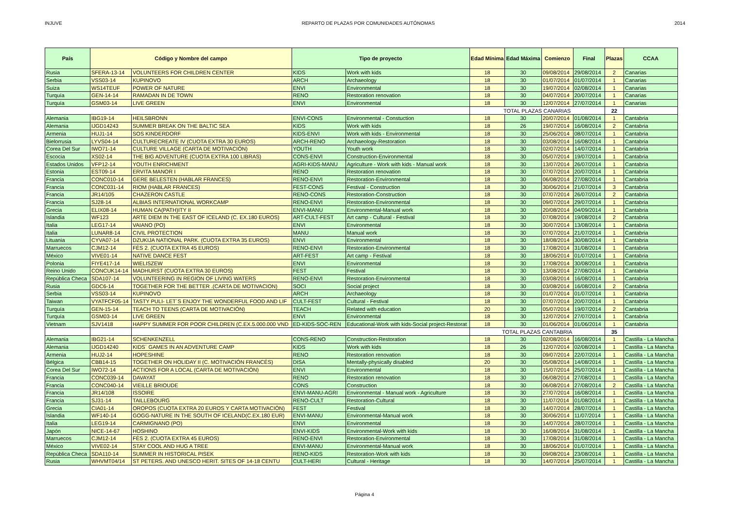INJUVE REPARTO DE PLAZAS POR COMUNIDADES AUTÓNOMAS 2014
| País | Código y Nombre del campo | | Tipo de proyecto | | Edad Mínima | Edad Máxima | Comienzo | Final | Plazas | CCAA |
| --- | --- | --- | --- | --- | --- | --- | --- | --- | --- | --- |
| Rusia | SFERA-13-14 | VOLUNTEERS FOR CHILDREN CENTER | KIDS | Work with kids | 18 | 30 | 09/08/2014 | 29/08/2014 | 2 | Canarias |
| Serbia | VSS03-14 | KUPINOVO | ARCH | Archaeology | 18 | 30 | 01/07/2014 | 01/07/2014 | 1 | Canarias |
| Suiza | WS14TEUF | POWER OF NATURE | ENVI | Environmental | 18 | 30 | 19/07/2014 | 02/08/2014 | 1 | Canarias |
| Turquía | GEN-14-14 | RAMADAN IN DE TOWN | RENO | Restoration renovation | 18 | 30 | 04/07/2014 | 20/07/2014 | 1 | Canarias |
| Turquía | GSM03-14 | LIVE GREEN | ENVI | Environmental | 18 | 30 | 12/07/2014 | 27/07/2014 | 1 | Canarias |
| | | | | | TOTAL PLAZAS CANARIAS | | | | 22 | |
| Alemania | IBG19-14 | HEILSBRONN | ENVI-CONS | Environmental - Constuction | 18 | 30 | 20/07/2014 | 01/08/2014 | 1 | Cantabria |
| Alemania | IJGD14243 | SUMMER BREAK ON THE BALTIC SEA | KIDS | Work with kids | 18 | 26 | 19/07/2014 | 16/08/2014 | 2 | Cantabria |
| Armenia | HUJ1-14 | SOS KINDERDORF | KIDS-ENVI | Work with kids - Environmental | 18 | 30 | 25/06/2014 | 08/07/2014 | 1 | Cantabria |
| Bielorrusia | LYVS04-14 | CULTURECREATE IV (CUOTA EXTRA 30 EUROS) | ARCH-RENO | Archaeology-Restoration | 18 | 30 | 03/08/2014 | 16/08/2014 | 1 | Cantabria |
| Corea Del Sur | IWO71-14 | CULTURE VILLAGE (CARTA DE MOTIVACIÓN) | YOUTH | Youth work | 18 | 30 | 02/07/2014 | 14/07/2014 | 1 | Cantabria |
| Escocia | XS02-14 | THE BIG ADVENTURE (CUOTA EXTRA 100 LIBRAS) | CONS-ENVI | Construction-Environmental | 18 | 30 | 05/07/2014 | 19/07/2014 | 1 | Cantabria |
| Estados Unidos | VFP12-14 | YOUTH ENRICHMENT | AGRI-KIDS-MANU | Agriculture - Work with kids - Manual work | 18 | 30 | 13/07/2014 | 26/07/2014 | 1 | Cantabria |
| Estonia | EST09-14 | ERVITA MANOR I | RENO | Restoration renovation | 18 | 30 | 07/07/2014 | 20/07/2014 | 1 | Cantabria |
| Francia | CONC010-14 | GERE BELESTEN (HABLAR FRANCES) | RENO-ENVI | Restoration-Environmental | 18 | 30 | 06/08/2014 | 27/08/2014 | 1 | Cantabria |
| Francia | CONC031-14 | RIOM (HABLAR FRANCES) | FEST-CONS | Festival - Construction | 18 | 30 | 30/06/2014 | 21/07/2014 | 3 | Cantabria |
| Francia | JR14/105 | CHAZERON CASTLE | RENO-CONS | Restoration-Construction | 18 | 30 | 07/07/2014 | 26/07/2014 | 2 | Cantabria |
| Francia | SJ28-14 | ALBIAS INTERNATIONAL WORKCAMP | RENO-ENVI | Restoration-Environmental | 18 | 30 | 09/07/2014 | 29/07/2014 | 1 | Cantabria |
| Grecia | ELIX08-14 | HUMAN CA(PATH)ITY II | ENVI-MANU | Environmental-Manual work | 18 | 30 | 20/08/2014 | 04/09/2014 | 1 | Cantabria |
| Islandia | WF123 | ARTE DIEM IN THE EAST OF ICELAND (C. EX.180 EUROS) | ART-CULT-FEST | Art camp - Cultural - Festival | 18 | 30 | 07/08/2014 | 19/08/2014 | 2 | Cantabria |
| Italia | LEG17-14 | VAIANO (PO) | ENVI | Environmental | 18 | 30 | 30/07/2014 | 13/08/2014 | 1 | Cantabria |
| Italia | LUNAR8-14 | CIVIL PROTECTION | MANU | Manual work | 18 | 30 | 07/07/2014 | 21/07/2014 | 1 | Cantabria |
| Lituania | CYVA07-14 | DZUKIJA NATIONAL PARK. (CUOTA EXTRA 35 EUROS) | ENVI | Environmental | 18 | 30 | 18/08/2014 | 30/08/2014 | 1 | Cantabria |
| Marruecos | CJM12-14 | FÈS 2. (CUOTA EXTRA 45 EUROS) | RENO-ENVI | Restoration-Environmental | 18 | 30 | 17/08/2014 | 31/08/2014 | 1 | Cantabria |
| México | VIVE01-14 | NATIVE DANCE FEST | ART-FEST | Art camp - Festival | 18 | 30 | 18/06/2014 | 01/07/2014 | 1 | Cantabria |
| Polonia | FIYE417-14 | WIELISZEW | ENVI | Environmental | 18 | 30 | 17/08/2014 | 30/08/2014 | 1 | Cantabria |
| Reino Unido | CONCUK14-14 | MADHURST (CUOTA EXTRA 30 EUROS) | FEST | Festival | 18 | 30 | 13/08/2014 | 27/08/2014 | 1 | Cantabria |
| República Checa | SDA107-14 | VOLUNTEERING IN REGION OF LIVING WATERS | RENO-ENVI | Restoration-Environmental | 18 | 30 | 03/08/2014 | 16/08/2014 | 1 | Cantabria |
| Rusia | GDC6-14 | TOGETHER FOR THE BETTER .(CARTA DE MOTIVACION) | SOCI | Social project | 18 | 30 | 03/08/2014 | 16/08/2014 | 2 | Cantabria |
| Serbia | VSS03-14 | KUPINOVO | ARCH | Archaeology | 18 | 30 | 01/07/2014 | 01/07/2014 | 1 | Cantabria |
| Taiwan | VYATFCF05-14 | TASTY PULI- LET´S ENJOY THE WONDERFUL FOOD AND LIF | CULT-FEST | Cultural - Festival | 18 | 30 | 07/07/2014 | 20/07/2014 | 1 | Cantabria |
| Turquía | GEN-15-14 | TEACH TO TEENS (CARTA DE MOTIVACIÓN) | TEACH | Related with education | 20 | 30 | 05/07/2014 | 19/07/2014 | 2 | Cantabria |
| Turquía | GSM03-14 | LIVE GREEN | ENVI | Environmental | 18 | 30 | 12/07/2014 | 27/07/2014 | 1 | Cantabria |
| Vietnam | SJV1418 | HAPPY SUMMER FOR POOR CHILDREN (C.EX.5.000.000 VND | ED-KIDS-SOC-REN | Educational-Work with kids-Social project-Restorat | 18 | 30 | 01/06/2014 | 01/06/2014 | 1 | Cantabria |
| | | | | | TOTAL PLAZAS CANTABRIA | | | | 35 | |
| Alemania | IBG21-14 | SCHENKENZELL | CONS-RENO | Construction-Restoration | 18 | 30 | 02/08/2014 | 16/08/2014 | 1 | Castilla - La Mancha |
| Alemania | IJGD14240 | KIDS´ GAMES IN AN ADVENTURE CAMP | KIDS | Work with kids | 18 | 26 | 12/07/2014 | 02/08/2014 | 1 | Castilla - La Mancha |
| Armenia | HUJ2-14 | HOPESHINE | RENO | Restoration renovation | 18 | 30 | 09/07/2014 | 22/07/2014 | 1 | Castilla - La Mancha |
| Bélgica | CBB14-15 | TOGETHER ON HOLIDAY II (C. MOTIVACIÓN FRANCÉS) | DISA | Mentally-physically disabled | 20 | 30 | 05/08/2014 | 14/08/2014 | 1 | Castilla - La Mancha |
| Corea Del Sur | IWO72-14 | ACTIONS FOR A LOCAL (CARTA DE MOTIVACIÓN) | ENVI | Environmental | 18 | 30 | 15/07/2014 | 25/07/2014 | 1 | Castilla - La Mancha |
| Francia | CONC039-14 | DAVAYAT | RENO | Restoration renovation | 18 | 30 | 06/08/2014 | 27/08/2014 | 1 | Castilla - La Mancha |
| Francia | CONC040-14 | VIEILLE BRIOUDE | CONS | Construction | 18 | 30 | 06/08/2014 | 27/08/2014 | 2 | Castilla - La Mancha |
| Francia | JR14/108 | ISSOIRE | ENVI-MANU-AGRI | Environmental - Manual work - Agriculture | 18 | 30 | 27/07/2014 | 16/08/2014 | 1 | Castilla - La Mancha |
| Francia | SJ31-14 | TAILLEBOURG | RENO-CULT | Restoration-Cultural | 18 | 30 | 11/07/2014 | 01/08/2014 | 1 | Castilla - La Mancha |
| Grecia | CIA01-14 | OROPOS (CUOTA EXTRA 20 EUROS Y CARTA MOTIVACIÓN) | FEST | Festival | 18 | 30 | 14/07/2014 | 28/07/2014 | 1 | Castilla - La Mancha |
| Islandia | WF140-14 | GOGG-NATURE IN THE SOUTH OF ICELAND(C.EX.180 EUR) | ENVI-MANU | Environmental-Manual work | 18 | 30 | 30/06/2014 | 11/07/2014 | 1 | Castilla - La Mancha |
| Italia | LEG19-14 | CARMIGNANO (PO) | ENVI | Environmental | 18 | 30 | 14/07/2014 | 28/07/2014 | 1 | Castilla - La Mancha |
| Japón | NICE-14-67 | HOSHINO | ENVI-KIDS | Environmental-Work with kids | 18 | 30 | 16/08/2014 | 31/08/2014 | 1 | Castilla - La Mancha |
| Marruecos | CJM12-14 | FÈS 2. (CUOTA EXTRA 45 EUROS) | RENO-ENVI | Restoration-Environmental | 18 | 30 | 17/08/2014 | 31/08/2014 | 1 | Castilla - La Mancha |
| México | VIVE02-14 | STAY COOL AND HUG A TREE | ENVI-MANU | Environmental-Manual work | 18 | 30 | 18/06/2014 | 01/07/2014 | 1 | Castilla - La Mancha |
| República Checa | SDA110-14 | SUMMER IN HISTORICAL PISEK | RENO-KIDS | Restoration-Work with kids | 18 | 30 | 09/08/2014 | 23/08/2014 | 1 | Castilla - La Mancha |
| Rusia | WHVMT04/14 | ST PETERS. AND UNESCO HERIT. SITES OF 14-18 CENTU | CULT-HERI | Cultural - Heritage | 18 | 30 | 14/07/2014 | 25/07/2014 | 1 | Castilla - La Mancha |
Página 4